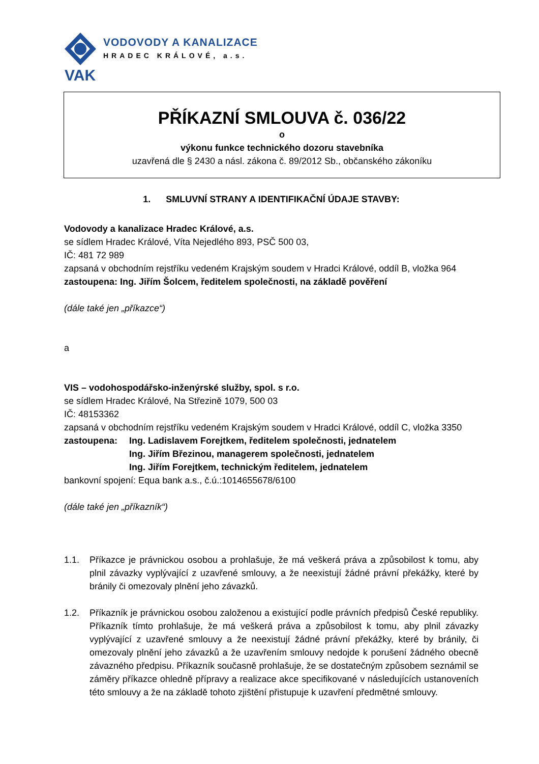VAK
VODOVODY A KANALIZACE
HRADEC KRÁLOVÉ, a.s.
PŘÍKAZNÍ SMLOUVA č. 036/22
o
výkonu funkce technického dozoru stavebníka
uzavřená dle § 2430 a násl. zákona č. 89/2012 Sb., občanského zákoníku
1. SMLUVNÍ STRANY A IDENTIFIKAČNÍ ÚDAJE STAVBY:
Vodovody a kanalizace Hradec Králové, a.s.
se sídlem Hradec Králové, Víta Nejedlého 893, PSČ 500 03,
IČ: 481 72 989
zapsaná v obchodním rejstříku vedeném Krajským soudem v Hradci Králové, oddíl B, vložka 964
zastoupena: Ing. Jiřím Šolcem, ředitelem společnosti, na základě pověření
(dále také jen „příkazce“)
a
VIS – vodohospodářsko-inženýrské služby, spol. s r.o.
se sídlem Hradec Králové, Na Střezině 1079, 500 03
IČ: 48153362
zapsaná v obchodním rejstříku vedeném Krajským soudem v Hradci Králové, oddíl C, vložka 3350
zastoupena: Ing. Ladislavem Forejtkem, ředitelem společnosti, jednatelem
Ing. Jiřím Březinou, managerem společnosti, jednatelem
Ing. Jiřím Forejtkem, technickým ředitelem, jednatelem
bankovní spojení: Equa bank a.s., č.ú.:1014655678/6100
(dále také jen „příkazník“)
1.1. Příkazce je právnickou osobou a prohlašuje, že má veškerá práva a způsobilost k tomu, aby plnil závazky vyplývající z uzavřené smlouvy, a že neexistují žádné právní překážky, které by bránily či omezovaly plnění jeho závazků.
1.2. Příkazník je právnickou osobou založenou a existující podle právních předpisů České republiky. Příkazník tímto prohlašuje, že má veškerá práva a způsobilost k tomu, aby plnil závazky vyplývající z uzavřené smlouvy a že neexistují žádné právní překážky, které by bránily, či omezovaly plnění jeho závazků a že uzavřením smlouvy nedojde k porušení žádného obecně závazného předpisu. Příkazník současně prohlašuje, že se dostatečným způsobem seznámil se záměry příkazce ohledně přípravy a realizace akce specifikované v následujících ustanoveních této smlouvy a že na základě tohoto zjištění přistupuje k uzavření předmětné smlouvy.